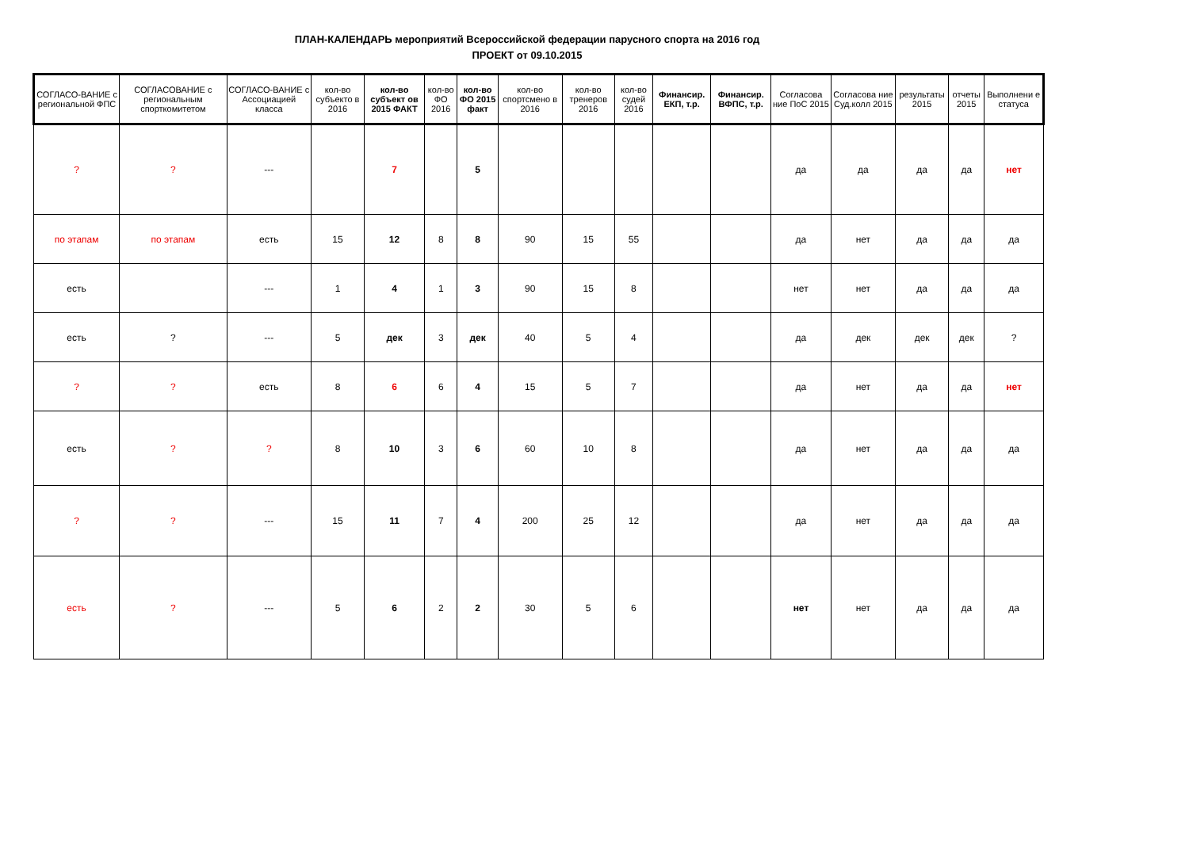ПЛАН-КАЛЕНДАРЬ мероприятий Всероссийской федерации парусного спорта на 2016 год
ПРОЕКТ от 09.10.2015
| СОГЛАСО-ВАНИЕ с региональной ФПС | СОГЛАСОВАНИЕ с региональным спорткомитетом | СОГЛАСО-ВАНИЕ с Ассоциацией класса | кол-во субъекто в 2016 | кол-во субъект ов 2015 ФАКТ | кол-во ФО 2016 | кол-во ФО 2015 факт | кол-во спортсмено в 2016 | кол-во тренеров 2016 | кол-во судей 2016 | Финансир. ЕКП, т.р. | Финансир. ВФПС, т.р. | Согласова ние ПоС 2015 | Согласова ние Суд.колл 2015 | результаты 2015 | отчеты 2015 | Выполнени е статуса |
| --- | --- | --- | --- | --- | --- | --- | --- | --- | --- | --- | --- | --- | --- | --- | --- | --- |
| ? | ? | --- | | 7 | | 5 | | | | | | да | да | да | да | нет |
| по этапам | по этапам | есть | 15 | 12 | 8 | 8 | 90 | 15 | 55 | | | да | нет | да | да | да |
| есть | | --- | 1 | 4 | 1 | 3 | 90 | 15 | 8 | | | нет | нет | да | да | да |
| есть | ? | --- | 5 | дек | 3 | дек | 40 | 5 | 4 | | | да | дек | дек | дек | ? |
| ? | ? | есть | 8 | 6 | 6 | 4 | 15 | 5 | 7 | | | да | нет | да | да | нет |
| есть | ? | ? | 8 | 10 | 3 | 6 | 60 | 10 | 8 | | | да | нет | да | да | да |
| ? | ? | --- | 15 | 11 | 7 | 4 | 200 | 25 | 12 | | | да | нет | да | да | да |
| есть | ? | --- | 5 | 6 | 2 | 2 | 30 | 5 | 6 | | | нет | нет | да | да | да |